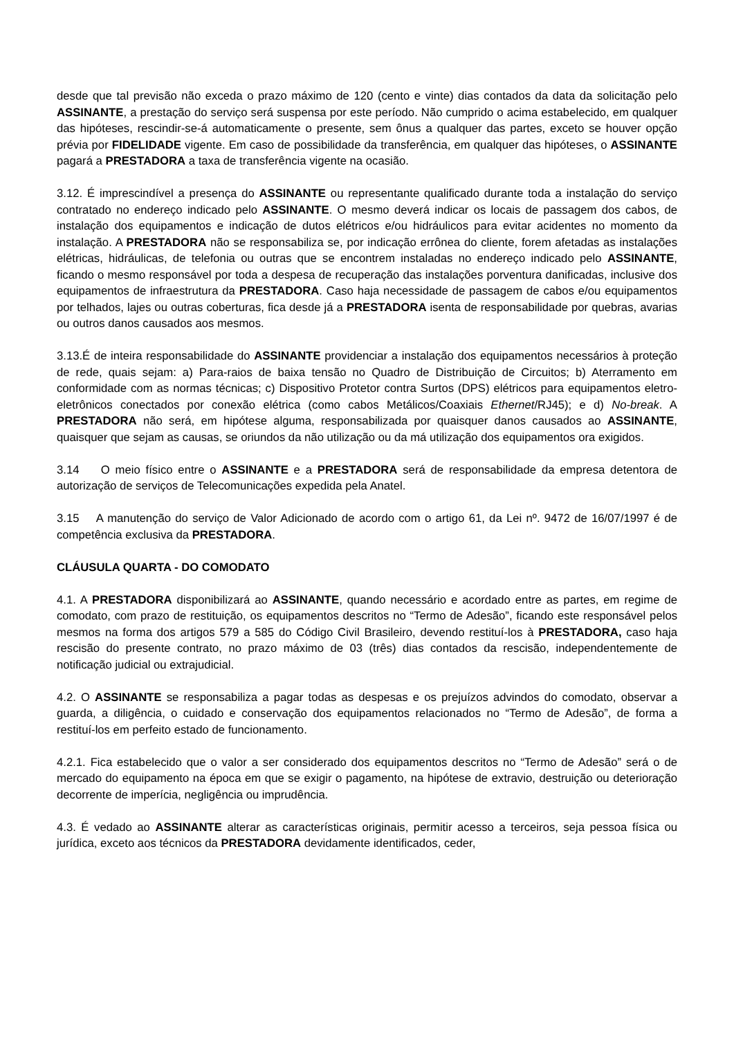desde que tal previsão não exceda o prazo máximo de 120 (cento e vinte) dias contados da data da solicitação pelo ASSINANTE, a prestação do serviço será suspensa por este período. Não cumprido o acima estabelecido, em qualquer das hipóteses, rescindir-se-á automaticamente o presente, sem ônus a qualquer das partes, exceto se houver opção prévia por FIDELIDADE vigente. Em caso de possibilidade da transferência, em qualquer das hipóteses, o ASSINANTE pagará a PRESTADORA a taxa de transferência vigente na ocasião.
3.12. É imprescindível a presença do ASSINANTE ou representante qualificado durante toda a instalação do serviço contratado no endereço indicado pelo ASSINANTE. O mesmo deverá indicar os locais de passagem dos cabos, de instalação dos equipamentos e indicação de dutos elétricos e/ou hidráulicos para evitar acidentes no momento da instalação. A PRESTADORA não se responsabiliza se, por indicação errônea do cliente, forem afetadas as instalações elétricas, hidráulicas, de telefonia ou outras que se encontrem instaladas no endereço indicado pelo ASSINANTE, ficando o mesmo responsável por toda a despesa de recuperação das instalações porventura danificadas, inclusive dos equipamentos de infraestrutura da PRESTADORA. Caso haja necessidade de passagem de cabos e/ou equipamentos por telhados, lajes ou outras coberturas, fica desde já a PRESTADORA isenta de responsabilidade por quebras, avarias ou outros danos causados aos mesmos.
3.13.É de inteira responsabilidade do ASSINANTE providenciar a instalação dos equipamentos necessários à proteção de rede, quais sejam: a) Para-raios de baixa tensão no Quadro de Distribuição de Circuitos; b) Aterramento em conformidade com as normas técnicas; c) Dispositivo Protetor contra Surtos (DPS) elétricos para equipamentos eletro-eletrônicos conectados por conexão elétrica (como cabos Metálicos/Coaxiais Ethernet/RJ45); e d) No-break. A PRESTADORA não será, em hipótese alguma, responsabilizada por quaisquer danos causados ao ASSINANTE, quaisquer que sejam as causas, se oriundos da não utilização ou da má utilização dos equipamentos ora exigidos.
3.14 O meio físico entre o ASSINANTE e a PRESTADORA será de responsabilidade da empresa detentora de autorização de serviços de Telecomunicações expedida pela Anatel.
3.15 A manutenção do serviço de Valor Adicionado de acordo com o artigo 61, da Lei nº. 9472 de 16/07/1997 é de competência exclusiva da PRESTADORA.
CLÁUSULA QUARTA - DO COMODATO
4.1. A PRESTADORA disponibilizará ao ASSINANTE, quando necessário e acordado entre as partes, em regime de comodato, com prazo de restituição, os equipamentos descritos no “Termo de Adesão”, ficando este responsável pelos mesmos na forma dos artigos 579 a 585 do Código Civil Brasileiro, devendo restituí-los à PRESTADORA, caso haja rescisão do presente contrato, no prazo máximo de 03 (três) dias contados da rescisão, independentemente de notificação judicial ou extrajudicial.
4.2. O ASSINANTE se responsabiliza a pagar todas as despesas e os prejuízos advindos do comodato, observar a guarda, a diligência, o cuidado e conservação dos equipamentos relacionados no “Termo de Adesão”, de forma a restituí-los em perfeito estado de funcionamento.
4.2.1. Fica estabelecido que o valor a ser considerado dos equipamentos descritos no “Termo de Adesão” será o de mercado do equipamento na época em que se exigir o pagamento, na hipótese de extravio, destruição ou deterioração decorrente de imperícia, negligência ou imprudência.
4.3. É vedado ao ASSINANTE alterar as características originais, permitir acesso a terceiros, seja pessoa física ou jurídica, exceto aos técnicos da PRESTADORA devidamente identificados, ceder,